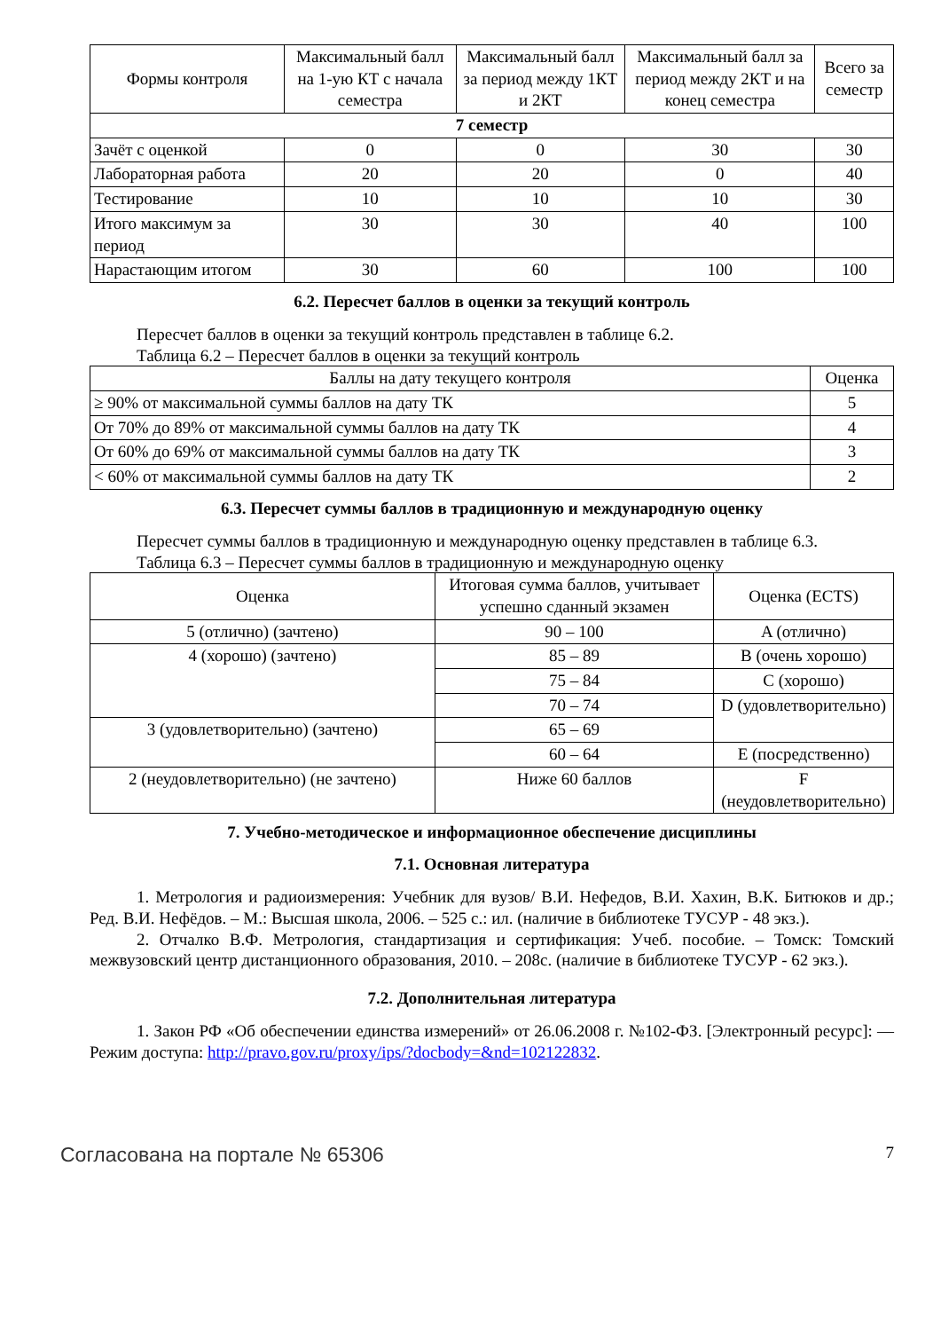| Формы контроля | Максимальный балл на 1-ую КТ с начала семестра | Максимальный балл за период между 1КТ и 2КТ | Максимальный балл за период между 2КТ и на конец семестра | Всего за семестр |
| --- | --- | --- | --- | --- |
| 7 семестр | | | | |
| Зачёт с оценкой | 0 | 0 | 30 | 30 |
| Лабораторная работа | 20 | 20 | 0 | 40 |
| Тестирование | 10 | 10 | 10 | 30 |
| Итого максимум за период | 30 | 30 | 40 | 100 |
| Нарастающим итогом | 30 | 60 | 100 | 100 |
6.2. Пересчет баллов в оценки за текущий контроль
Пересчет баллов в оценки за текущий контроль представлен в таблице 6.2.
Таблица 6.2 – Пересчет баллов в оценки за текущий контроль
| Баллы на дату текущего контроля | Оценка |
| --- | --- |
| ≥ 90% от максимальной суммы баллов на дату ТК | 5 |
| От 70% до 89% от максимальной суммы баллов на дату ТК | 4 |
| От 60% до 69% от максимальной суммы баллов на дату ТК | 3 |
| < 60% от максимальной суммы баллов на дату ТК | 2 |
6.3. Пересчет суммы баллов в традиционную и международную оценку
Пересчет суммы баллов в традиционную и международную оценку представлен в таблице 6.3.
Таблица 6.3 – Пересчет суммы баллов в традиционную и международную оценку
| Оценка | Итоговая сумма баллов, учитывает успешно сданный экзамен | Оценка (ECTS) |
| --- | --- | --- |
| 5 (отлично) (зачтено) | 90 – 100 | A (отлично) |
| 4 (хорошо) (зачтено) | 85 – 89 | B (очень хорошо) |
| | 75 – 84 | C (хорошо) |
| | 70 – 74 | D (удовлетворительно) |
| 3 (удовлетворительно) (зачтено) | 65 – 69 | |
| | 60 – 64 | E (посредственно) |
| 2 (неудовлетворительно) (не зачтено) | Ниже 60 баллов | F (неудовлетворительно) |
7. Учебно-методическое и информационное обеспечение дисциплины
7.1. Основная литература
1. Метрология и радиоизмерения: Учебник для вузов/ В.И. Нефедов, В.И. Хахин, В.К. Битюков и др.; Ред. В.И. Нефёдов. – М.: Высшая школа, 2006. – 525 с.: ил. (наличие в библиотеке ТУСУР - 48 экз.).
2. Отчалко В.Ф. Метрология, стандартизация и сертификация: Учеб. пособие. – Томск: Томский межвузовский центр дистанционного образования, 2010. – 208с. (наличие в библиотеке ТУСУР - 62 экз.).
7.2. Дополнительная литература
1. Закон РФ «Об обеспечении единства измерений» от 26.06.2008 г. №102-ФЗ. [Электронный ресурс]: — Режим доступа: http://pravo.gov.ru/proxy/ips/?docbody=&nd=102122832.
Согласована на портале № 65306 7